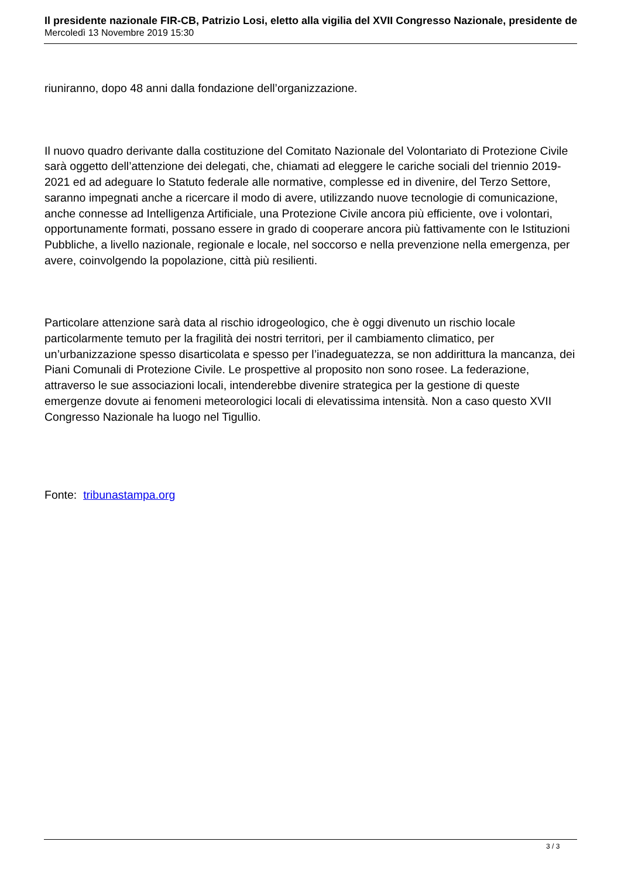Il presidente nazionale FIR-CB, Patrizio Losi, eletto alla vigilia del XVII Congresso Nazionale, presidente de
Mercoledì 13 Novembre 2019 15:30
riuniranno, dopo 48 anni dalla fondazione dell’organizzazione.
Il nuovo quadro derivante dalla costituzione del Comitato Nazionale del Volontariato di Protezione Civile sarà oggetto dell’attenzione dei delegati, che, chiamati ad eleggere le cariche sociali del triennio 2019-2021 ed ad adeguare lo Statuto federale alle normative, complesse ed in divenire, del Terzo Settore, saranno impegnati anche a ricercare il modo di avere, utilizzando nuove tecnologie di comunicazione, anche connesse ad Intelligenza Artificiale, una Protezione Civile ancora più efficiente, ove i volontari, opportunamente formati, possano essere in grado di cooperare ancora più fattivamente con le Istituzioni Pubbliche, a livello nazionale, regionale e locale, nel soccorso e nella prevenzione nella emergenza, per avere, coinvolgendo la popolazione, città più resilienti.
Particolare attenzione sarà data al rischio idrogeologico, che è oggi divenuto un rischio locale particolarmente temuto per la fragilità dei nostri territori, per il cambiamento climatico, per un’urbanizzazione spesso disarticolata e spesso per l’inadeguatezza, se non addirittura la mancanza, dei Piani Comunali di Protezione Civile. Le prospettive al proposito non sono rosee. La federazione, attraverso le sue associazioni locali, intenderebbe divenire strategica per la gestione di queste emergenze dovute ai fenomeni meteorologici locali di elevatissima intensità. Non a caso questo XVII Congresso Nazionale ha luogo nel Tigullio.
Fonte: tribunastampa.org
3 / 3